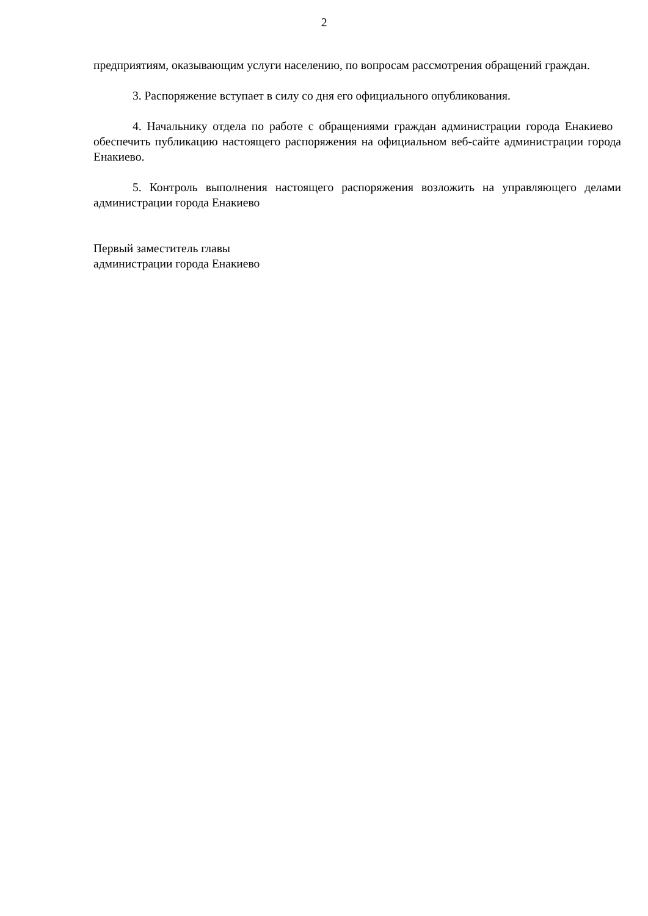2
предприятиям, оказывающим услуги населению, по вопросам рассмотрения обращений граждан.
3. Распоряжение вступает в силу со дня его официального опубликования.
4. Начальнику отдела по работе с обращениями граждан администрации города Енакиево обеспечить публикацию настоящего распоряжения на официальном веб-сайте администрации города Енакиево.
5. Контроль выполнения настоящего распоряжения возложить на управляющего делами администрации города Енакиево
Первый заместитель главы
администрации города Енакиево